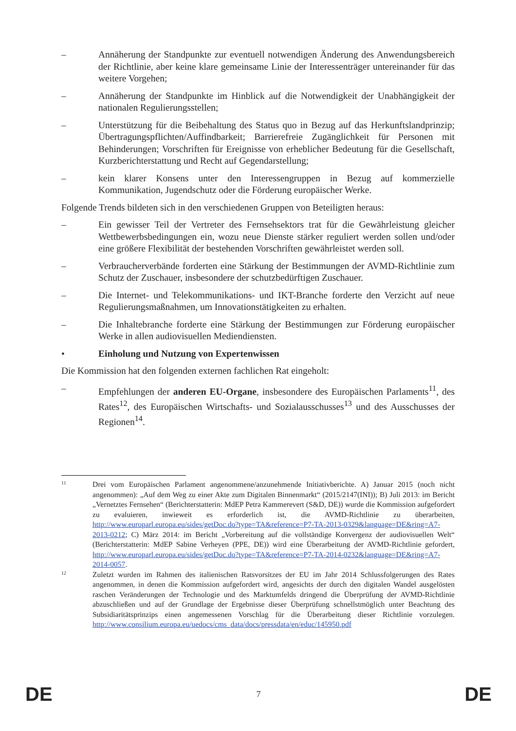– Annäherung der Standpunkte zur eventuell notwendigen Änderung des Anwendungsbereich der Richtlinie, aber keine klare gemeinsame Linie der Interessenträger untereinander für das weitere Vorgehen;
– Annäherung der Standpunkte im Hinblick auf die Notwendigkeit der Unabhängigkeit der nationalen Regulierungsstellen;
– Unterstützung für die Beibehaltung des Status quo in Bezug auf das Herkunftslandprinzip; Übertragungspflichten/Auffindbarkeit; Barrierefreie Zugänglichkeit für Personen mit Behinderungen; Vorschriften für Ereignisse von erheblicher Bedeutung für die Gesellschaft, Kurzberichterstattung und Recht auf Gegendarstellung;
– kein klarer Konsens unter den Interessengruppen in Bezug auf kommerzielle Kommunikation, Jugendschutz oder die Förderung europäischer Werke.
Folgende Trends bildeten sich in den verschiedenen Gruppen von Beteiligten heraus:
– Ein gewisser Teil der Vertreter des Fernsehsektors trat für die Gewährleistung gleicher Wettbewerbsbedingungen ein, wozu neue Dienste stärker reguliert werden sollen und/oder eine größere Flexibilität der bestehenden Vorschriften gewährleistet werden soll.
– Verbraucherverbände forderten eine Stärkung der Bestimmungen der AVMD-Richtlinie zum Schutz der Zuschauer, insbesondere der schutzbedürftigen Zuschauer.
– Die Internet- und Telekommunikations- und IKT-Branche forderte den Verzicht auf neue Regulierungsmaßnahmen, um Innovationstätigkeiten zu erhalten.
– Die Inhaltebranche forderte eine Stärkung der Bestimmungen zur Förderung europäischer Werke in allen audiovisuellen Mediendiensten.
• Einholung und Nutzung von Expertenwissen
Die Kommission hat den folgenden externen fachlichen Rat eingeholt:
– Empfehlungen der anderen EU-Organe, insbesondere des Europäischen Parlaments<sup>11</sup>, des Rates<sup>12</sup>, des Europäischen Wirtschafts- und Sozialausschusses<sup>13</sup> und des Ausschusses der Regionen<sup>14</sup>.
11
Drei vom Europäischen Parlament angenommene/anzunehmende Initiativberichte. A) Januar 2015 (noch nicht angenommen): „Auf dem Weg zu einer Akte zum Digitalen Binnenmarkt“ (2015/2147(INI)); B) Juli 2013: im Bericht „Vernetztes Fernsehen“ (Berichterstatterin: MdEP Petra Kammerevert (S&D, DE)) wurde die Kommission aufgefordert zu evaluieren, inwieweit es erforderlich ist, die AVMD-Richtlinie zu überarbeiten, http://www.europarl.europa.eu/sides/getDoc.do?type=TA&reference=P7-TA-2013-0329&language=DE&ring=A7-2013-0212; C) März 2014: im Bericht „Vorbereitung auf die vollständige Konvergenz der audiovisuellen Welt“ (Berichterstatterin: MdEP Sabine Verheyen (PPE, DE)) wird eine Überarbeitung der AVMD-Richtlinie gefordert, http://www.europarl.europa.eu/sides/getDoc.do?type=TA&reference=P7-TA-2014-0232&language=DE&ring=A7-2014-0057.
12
Zuletzt wurden im Rahmen des italienischen Ratsvorsitzes der EU im Jahr 2014 Schlussfolgerungen des Rates angenommen, in denen die Kommission aufgefordert wird, angesichts der durch den digitalen Wandel ausgelösten raschen Veränderungen der Technologie und des Marktumfelds dringend die Überprüfung der AVMD-Richtlinie abzuschließen und auf der Grundlage der Ergebnisse dieser Überprüfung schnellstmöglich unter Beachtung des Subsidiaritätsprinzips einen angemessenen Vorschlag für die Überarbeitung dieser Richtlinie vorzulegen. http://www.consilium.europa.eu/uedocs/cms_data/docs/pressdata/en/educ/145950.pdf
DE 7 DE